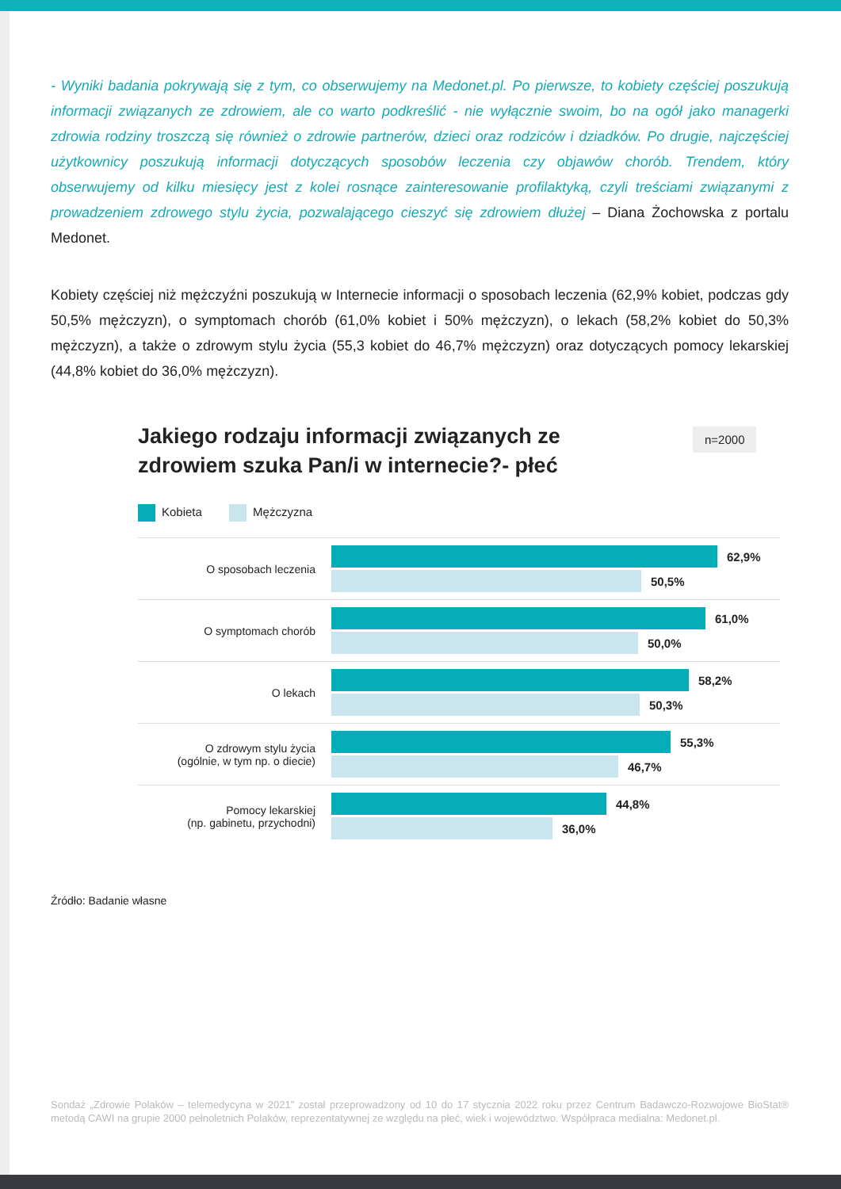- Wyniki badania pokrywają się z tym, co obserwujemy na Medonet.pl. Po pierwsze, to kobiety częściej poszukują informacji związanych ze zdrowiem, ale co warto podkreślić - nie wyłącznie swoim, bo na ogół jako managerki zdrowia rodziny troszczą się również o zdrowie partnerów, dzieci oraz rodziców i dziadków. Po drugie, najczęściej użytkownicy poszukują informacji dotyczących sposobów leczenia czy objawów chorób. Trendem, który obserwujemy od kilku miesięcy jest z kolei rosnące zainteresowanie profilaktyką, czyli treściami związanymi z prowadzeniem zdrowego stylu życia, pozwalającego cieszyć się zdrowiem dłużej – Diana Żochowska z portalu Medonet.
Kobiety częściej niż mężczyźni poszukują w Internecie informacji o sposobach leczenia (62,9% kobiet, podczas gdy 50,5% mężczyzn), o symptomach chorób (61,0% kobiet i 50% mężczyzn), o lekach (58,2% kobiet do 50,3% mężczyzn), a także o zdrowym stylu życia (55,3 kobiet do 46,7% mężczyzn) oraz dotyczących pomocy lekarskiej (44,8% kobiet do 36,0% mężczyzn).
Jakiego rodzaju informacji związanych ze zdrowiem szuka Pan/i w internecie?- płeć
n=2000
Kobieta Mężczyzna
O sposobach leczenia
62,9%
50,5%
O symptomach chorób
61,0%
50,0%
O lekach
58,2%
50,3%
O zdrowym stylu życia
(ogólnie, w tym np. o diecie)
55,3%
46,7%
Pomocy lekarskiej
(np. gabinetu, przychodni)
44,8%
36,0%
Źródło: Badanie własne
Sondaż „Zdrowie Polaków – telemedycyna w 2021” został przeprowadzony od 10 do 17 stycznia 2022 roku przez Centrum Badawczo-Rozwojowe BioStat® metodą CAWI na grupie 2000 pełnoletnich Polaków, reprezentatywnej ze względu na płeć, wiek i województwo. Współpraca medialna: Medonet.pl.